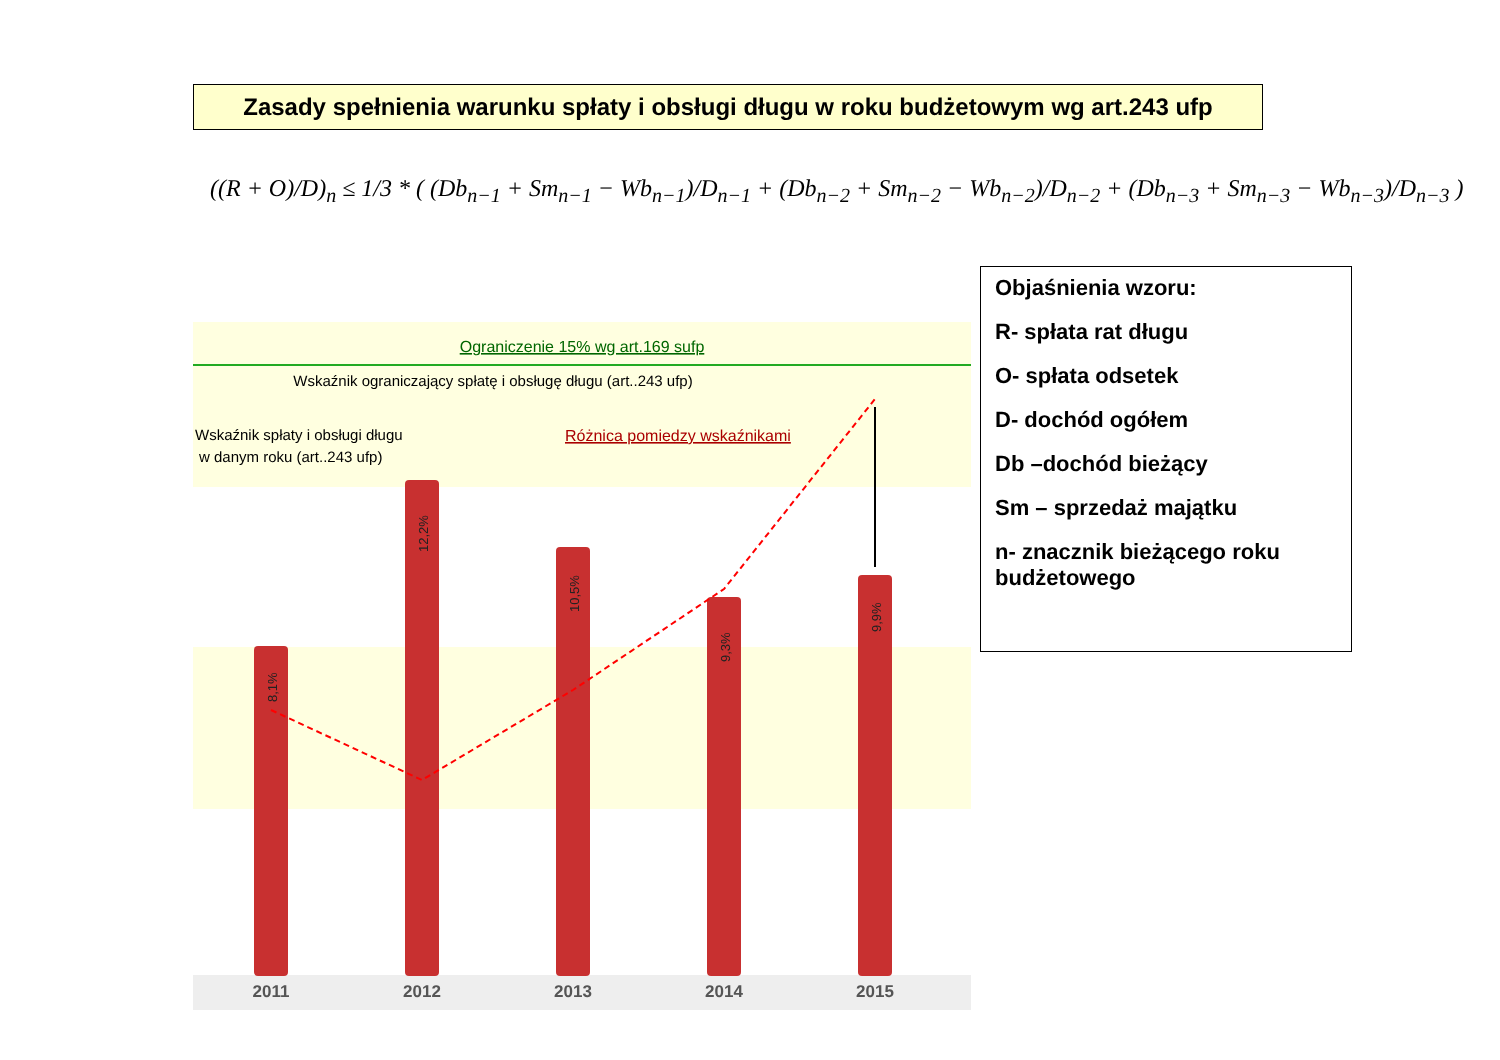Zasady spełnienia warunku spłaty i obsługi długu w roku budżetowym wg art.243 ufp
((R + O)/D)<sub>n</sub> ≤ 1/3 * ( (Db<sub>n−1</sub> + Sm<sub>n−1</sub> − Wb<sub>n−1</sub>)/D<sub>n−1</sub> + (Db<sub>n−2</sub> + Sm<sub>n−2</sub> − Wb<sub>n−2</sub>)/D<sub>n−2</sub> + (Db<sub>n−3</sub> + Sm<sub>n−3</sub> − Wb<sub>n−3</sub>)/D<sub>n−3</sub> )
Objaśnienia wzoru:
R- spłata rat długu
O- spłata odsetek
D- dochód ogółem
Db –dochód bieżący
Sm – sprzedaż majątku
n- znacznik bieżącego roku budżetowego
Ograniczenie 15% wg art.169 sufp
Wskaźnik ograniczający spłatę i obsługę długu (art..243 ufp)
Wskaźnik spłaty i obsługi długu
w danym roku (art..243 ufp)
Różnica pomiedzy wskaźnikami
8,1%
12,2%
10,5%
9,3%
9,9%
2011
2012
2013
2014
2015